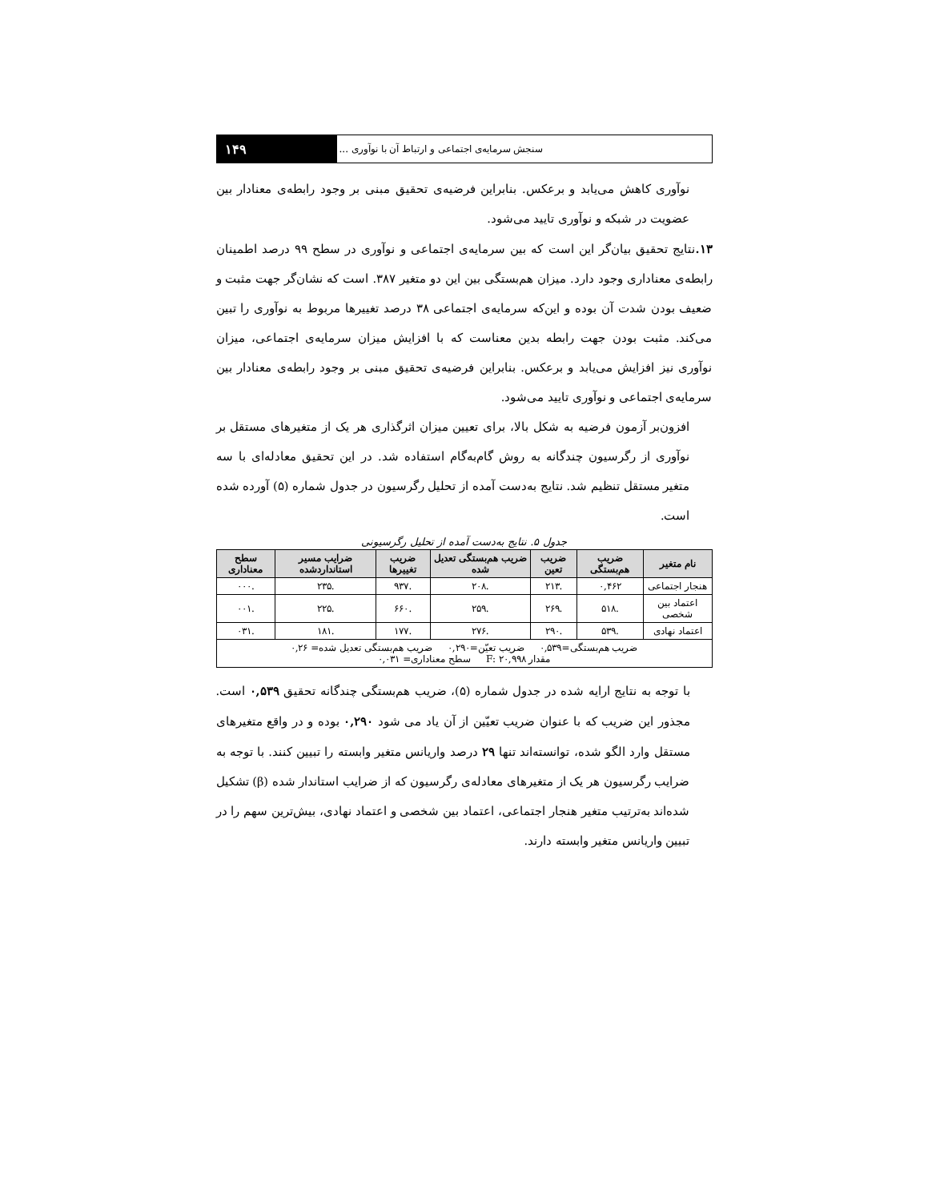سنجش سرمایه‌ی اجتماعی و ارتباط آن با نوآوری ... ۱۴۹
نوآوری کاهش می‌یابد و برعکس. بنابراین فرضیه‌ی تحقیق مبنی بر وجود رابطه‌ی معنادار بین عضویت در شبکه و نوآوری تایید می‌شود.
۱۳. نتایج تحقیق بیان‌گر این است که بین سرمایه‌ی اجتماعی و نوآوری در سطح ۹۹ درصد اطمینان رابطه‌ی معناداری وجود دارد. میزان هم‌بستگی بین این دو متغیر ۳۸۷. است که نشان‌گر جهت مثبت و ضعیف بودن شدت آن بوده و این‌که سرمایه‌ی اجتماعی ۳۸ درصد تغییرها مربوط به نوآوری را تبین می‌کند. مثبت بودن جهت رابطه بدین معناست که با افزایش میزان سرمایه‌ی اجتماعی، میزان نوآوری نیز افزایش می‌یابد و برعکس. بنابراین فرضیه‌ی تحقیق مبنی بر وجود رابطه‌ی معنادار بین سرمایه‌ی اجتماعی و نوآوری تایید می‌شود.
افزون‌بر آزمون فرضیه به شکل بالا، برای تعیین میزان اثرگذاری هر یک از متغیرهای مستقل بر نوآوری از رگرسیون چندگانه به روش گام‌به‌گام استفاده شد. در این تحقیق معادله‌ای با سه متغیر مستقل تنظیم شد. نتایج به‌دست آمده از تحلیل رگرسیون در جدول شماره (۵) آورده شده است.
جدول ۵. نتایج به‌دست آمده از تحلیل رگرسیونی
| نام متغیر | ضریب هم‌بستگی | ضریب تعین | ضریب هم‌بستگی تعدیل شده | ضریب تغییرها | ضرایب مسیر استانداردشده | سطح معناداری |
| --- | --- | --- | --- | --- | --- | --- |
| هنجار اجتماعی | ۰,۴۶۲ | .۲۱۳ | .۲۰۸ | .۹۳۷ | .۲۳۵ | .۰۰۰ |
| اعتماد بین شخصی | .۵۱۸ | .۲۶۹ | .۲۵۹ | .۶۶۰ | .۲۲۵ | .۰۰۱ |
| اعتماد نهادی | .۵۳۹ | .۲۹۰ | .۲۷۶ | .۱۷۷ | .۱۸۱ | .۰۳۱ |
| ضریب هم‌بستگی=۰,۵۳۹ ضریب تعیّن=۰,۲۹۰ ضریب هم‌بستگی تعدیل شده= ۰,۲۶ مقدار F: ۲۰,۹۹۸ سطح معناداری= ۰,۰۳۱ | | | | | | |
با توجه به نتایج ارایه شده در جدول شماره (۵)، ضریب هم‌بستگی چندگانه تحقیق ۰,۵۳۹ است. مجذور این ضریب که با عنوان ضریب تعیّین از آن یاد می شود ۰,۲۹۰ بوده و در واقع متغیرهای مستقل وارد الگو شده، توانسته‌اند تنها ۲۹ درصد واریانس متغیر وابسته را تبیین کنند. با توجه به ضرایب رگرسیون هر یک از متغیرهای معادله‌ی رگرسیون که از ضرایب استاندار شده (β) تشکیل شده‌اند به‌ترتیب متغیر هنجار اجتماعی، اعتماد بین شخصی و اعتماد نهادی، بیش‌ترین سهم را در تبیین واریانس متغیر وابسته دارند.